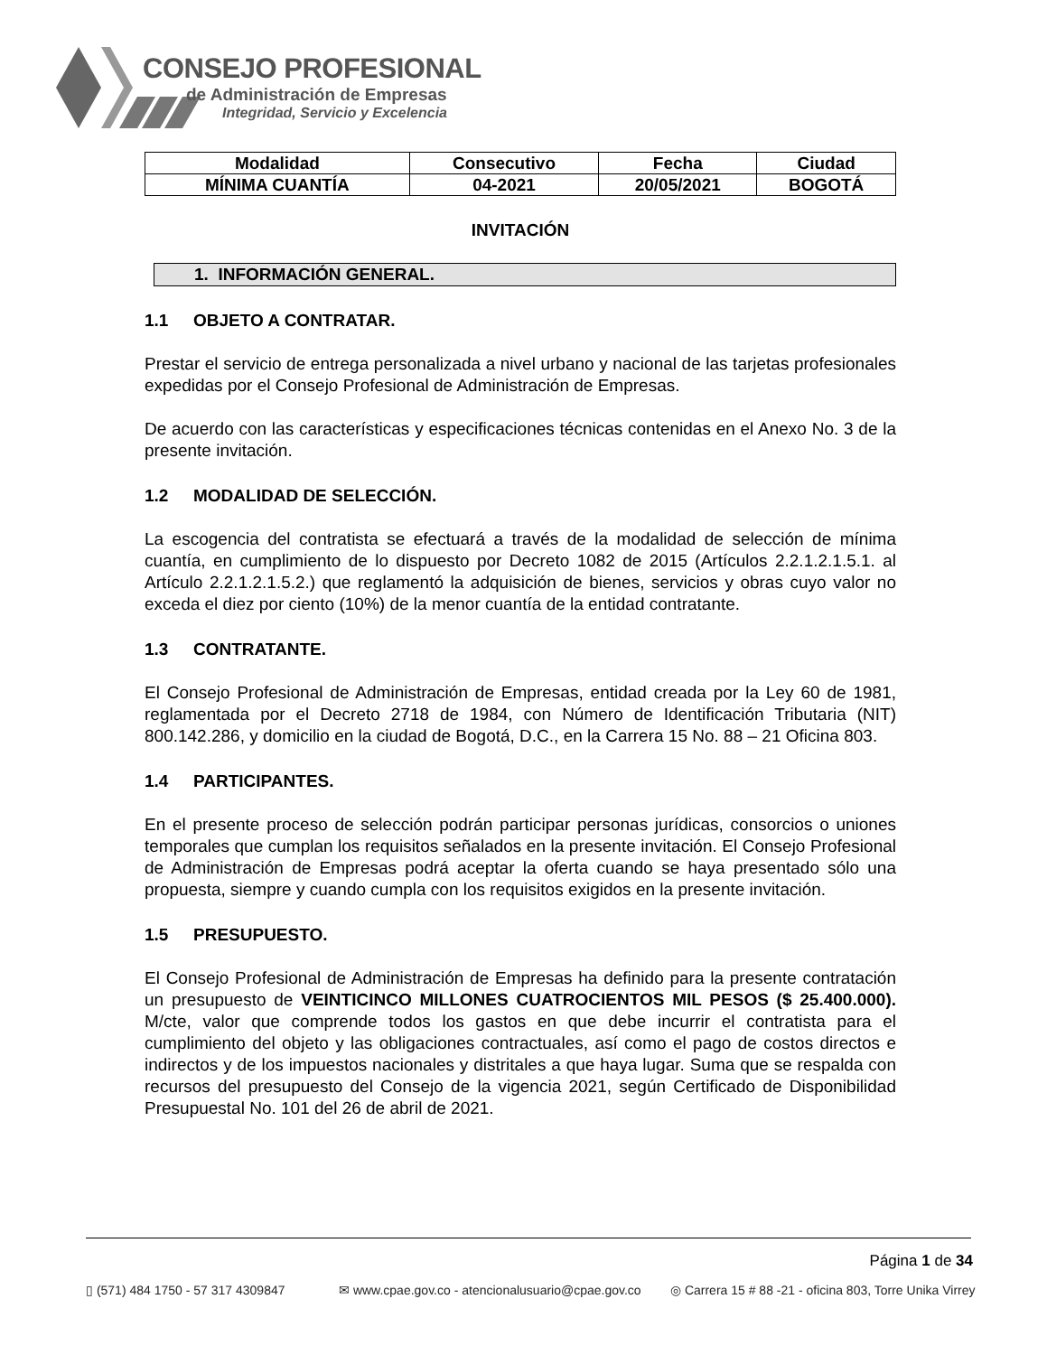CONSEJO PROFESIONAL
de Administración de Empresas
Integridad, Servicio y Excelencia
| Modalidad | Consecutivo | Fecha | Ciudad |
| --- | --- | --- | --- |
| MÍNIMA CUANTÍA | 04-2021 | 20/05/2021 | BOGOTÁ |
INVITACIÓN
1. INFORMACIÓN GENERAL.
1.1 OBJETO A CONTRATAR.
Prestar el servicio de entrega personalizada a nivel urbano y nacional de las tarjetas profesionales expedidas por el Consejo Profesional de Administración de Empresas.
De acuerdo con las características y especificaciones técnicas contenidas en el Anexo No. 3 de la presente invitación.
1.2 MODALIDAD DE SELECCIÓN.
La escogencia del contratista se efectuará a través de la modalidad de selección de mínima cuantía, en cumplimiento de lo dispuesto por Decreto 1082 de 2015 (Artículos 2.2.1.2.1.5.1. al Artículo 2.2.1.2.1.5.2.) que reglamentó la adquisición de bienes, servicios y obras cuyo valor no exceda el diez por ciento (10%) de la menor cuantía de la entidad contratante.
1.3 CONTRATANTE.
El Consejo Profesional de Administración de Empresas, entidad creada por la Ley 60 de 1981, reglamentada por el Decreto 2718 de 1984, con Número de Identificación Tributaria (NIT) 800.142.286, y domicilio en la ciudad de Bogotá, D.C., en la Carrera 15 No. 88 – 21 Oficina 803.
1.4 PARTICIPANTES.
En el presente proceso de selección podrán participar personas jurídicas, consorcios o uniones temporales que cumplan los requisitos señalados en la presente invitación. El Consejo Profesional de Administración de Empresas podrá aceptar la oferta cuando se haya presentado sólo una propuesta, siempre y cuando cumpla con los requisitos exigidos en la presente invitación.
1.5 PRESUPUESTO.
El Consejo Profesional de Administración de Empresas ha definido para la presente contratación un presupuesto de VEINTICINCO MILLONES CUATROCIENTOS MIL PESOS ($ 25.400.000). M/cte, valor que comprende todos los gastos en que debe incurrir el contratista para el cumplimiento del objeto y las obligaciones contractuales, así como el pago de costos directos e indirectos y de los impuestos nacionales y distritales a que haya lugar. Suma que se respalda con recursos del presupuesto del Consejo de la vigencia 2021, según Certificado de Disponibilidad Presupuestal No. 101 del 26 de abril de 2021.
Página 1 de 34
▯ (571) 484 1750 - 57 317 4309847
✉ www.cpae.gov.co - atencionalusuario@cpae.gov.co
◎ Carrera 15 # 88 -21 - oficina 803, Torre Unika Virrey